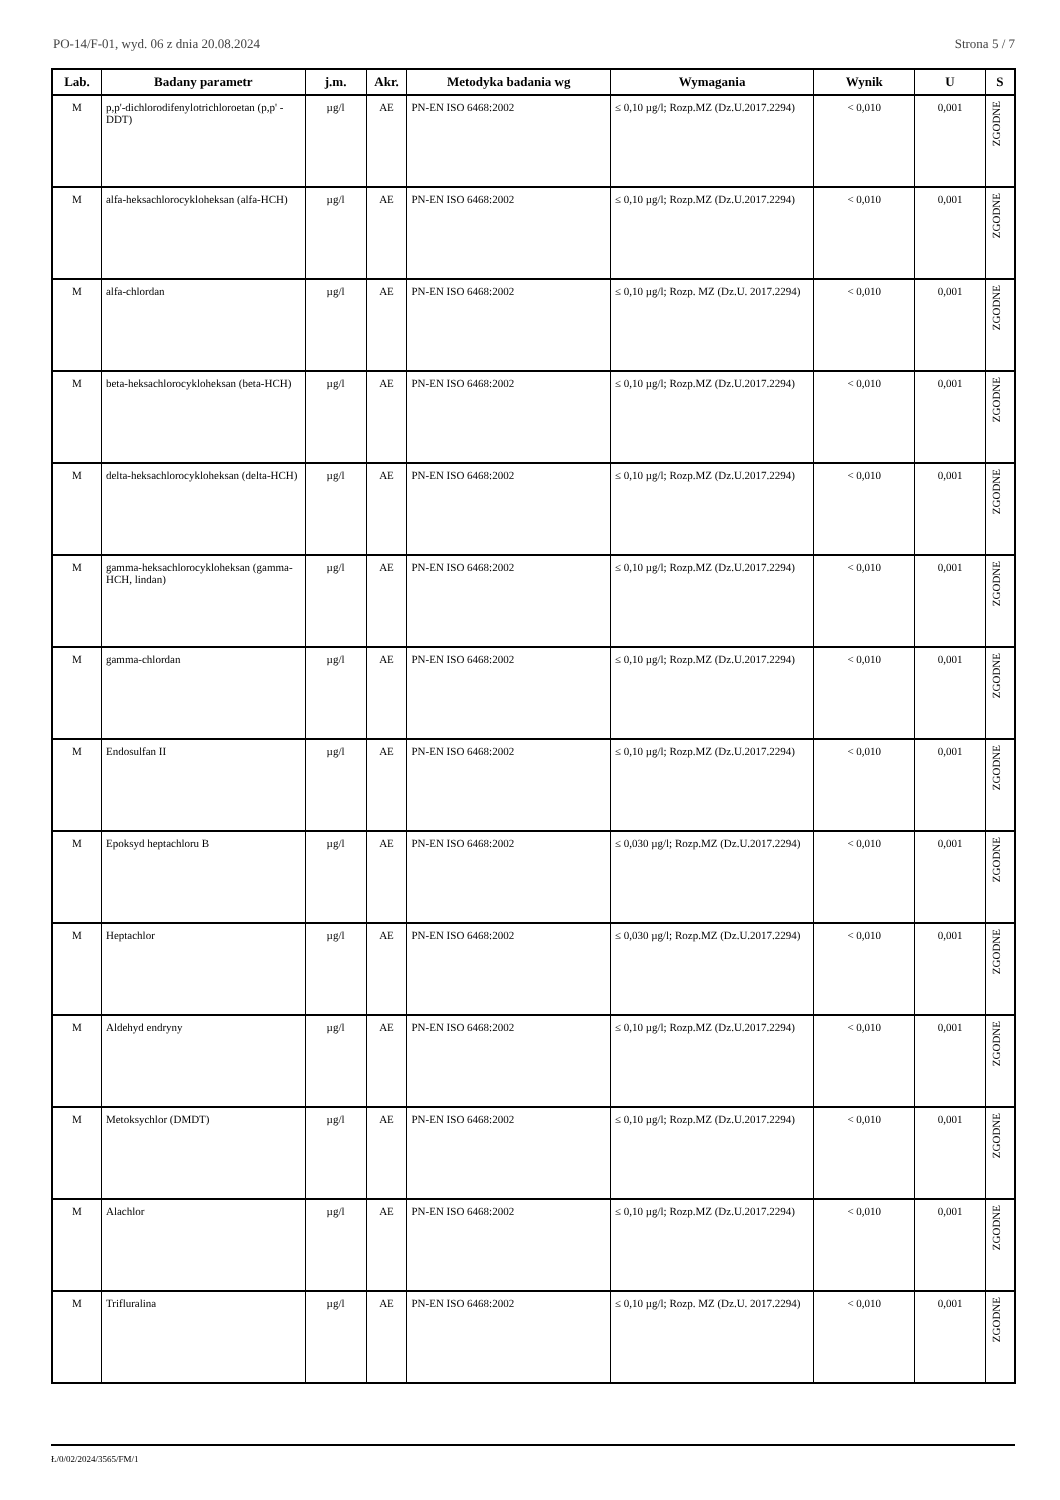PO-14/F-01, wyd. 06 z dnia 20.08.2024 Strona 5 / 7
| Lab. | Badany parametr | j.m. | Akr. | Metodyka badania wg | Wymagania | Wynik | U | S |
| --- | --- | --- | --- | --- | --- | --- | --- | --- |
| M | p,p'-dichlorodifenylotrichloroetan (p,p' -DDT) | µg/l | AE | PN-EN ISO 6468:2002 | ≤ 0,10 µg/l; Rozp.MZ (Dz.U.2017.2294) | < 0,010 | 0,001 | ZGODNE |
| M | alfa-heksachlorocykloheksan (alfa-HCH) | µg/l | AE | PN-EN ISO 6468:2002 | ≤ 0,10 µg/l; Rozp.MZ (Dz.U.2017.2294) | < 0,010 | 0,001 | ZGODNE |
| M | alfa-chlordan | µg/l | AE | PN-EN ISO 6468:2002 | ≤ 0,10 µg/l; Rozp. MZ (Dz.U. 2017.2294) | < 0,010 | 0,001 | ZGODNE |
| M | beta-heksachlorocykloheksan (beta-HCH) | µg/l | AE | PN-EN ISO 6468:2002 | ≤ 0,10 µg/l; Rozp.MZ (Dz.U.2017.2294) | < 0,010 | 0,001 | ZGODNE |
| M | delta-heksachlorocykloheksan (delta-HCH) | µg/l | AE | PN-EN ISO 6468:2002 | ≤ 0,10 µg/l; Rozp.MZ (Dz.U.2017.2294) | < 0,010 | 0,001 | ZGODNE |
| M | gamma-heksachlorocykloheksan (gamma-HCH, lindan) | µg/l | AE | PN-EN ISO 6468:2002 | ≤ 0,10 µg/l; Rozp.MZ (Dz.U.2017.2294) | < 0,010 | 0,001 | ZGODNE |
| M | gamma-chlordan | µg/l | AE | PN-EN ISO 6468:2002 | ≤ 0,10 µg/l; Rozp.MZ (Dz.U.2017.2294) | < 0,010 | 0,001 | ZGODNE |
| M | Endosulfan II | µg/l | AE | PN-EN ISO 6468:2002 | ≤ 0,10 µg/l; Rozp.MZ (Dz.U.2017.2294) | < 0,010 | 0,001 | ZGODNE |
| M | Epoksyd heptachloru B | µg/l | AE | PN-EN ISO 6468:2002 | ≤ 0,030 µg/l; Rozp.MZ (Dz.U.2017.2294) | < 0,010 | 0,001 | ZGODNE |
| M | Heptachlor | µg/l | AE | PN-EN ISO 6468:2002 | ≤ 0,030 µg/l; Rozp.MZ (Dz.U.2017.2294) | < 0,010 | 0,001 | ZGODNE |
| M | Aldehyd endryny | µg/l | AE | PN-EN ISO 6468:2002 | ≤ 0,10 µg/l; Rozp.MZ (Dz.U.2017.2294) | < 0,010 | 0,001 | ZGODNE |
| M | Metoksychlor (DMDT) | µg/l | AE | PN-EN ISO 6468:2002 | ≤ 0,10 µg/l; Rozp.MZ (Dz.U.2017.2294) | < 0,010 | 0,001 | ZGODNE |
| M | Alachlor | µg/l | AE | PN-EN ISO 6468:2002 | ≤ 0,10 µg/l; Rozp.MZ (Dz.U.2017.2294) | < 0,010 | 0,001 | ZGODNE |
| M | Trifluralina | µg/l | AE | PN-EN ISO 6468:2002 | ≤ 0,10 µg/l; Rozp. MZ (Dz.U. 2017.2294) | < 0,010 | 0,001 | ZGODNE |
Ł/0/02/2024/3565/FM/1